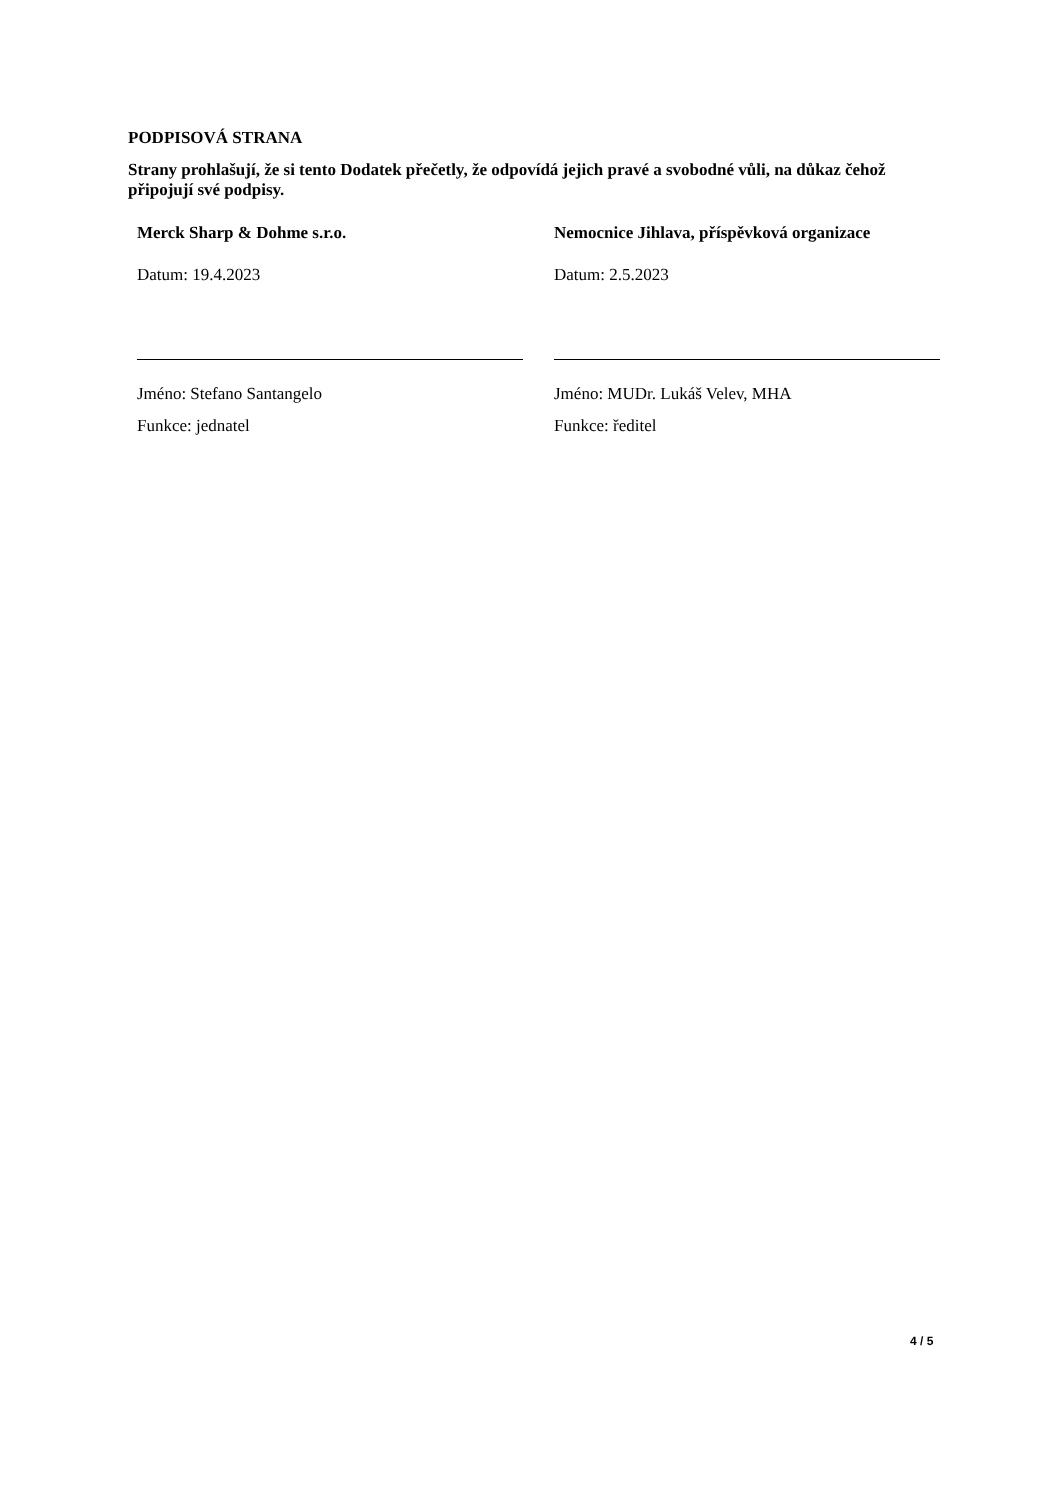PODPISOVÁ STRANA
Strany prohlašují, že si tento Dodatek přečetly, že odpovídá jejich pravé a svobodné vůli, na důkaz čehož připojují své podpisy.
Merck Sharp & Dohme s.r.o.
Datum: 19.4.2023
Jméno: Stefano Santangelo
Funkce: jednatel
Nemocnice Jihlava, příspěvková organizace
Datum: 2.5.2023
Jméno: MUDr. Lukáš Velev, MHA
Funkce: ředitel
4 / 5